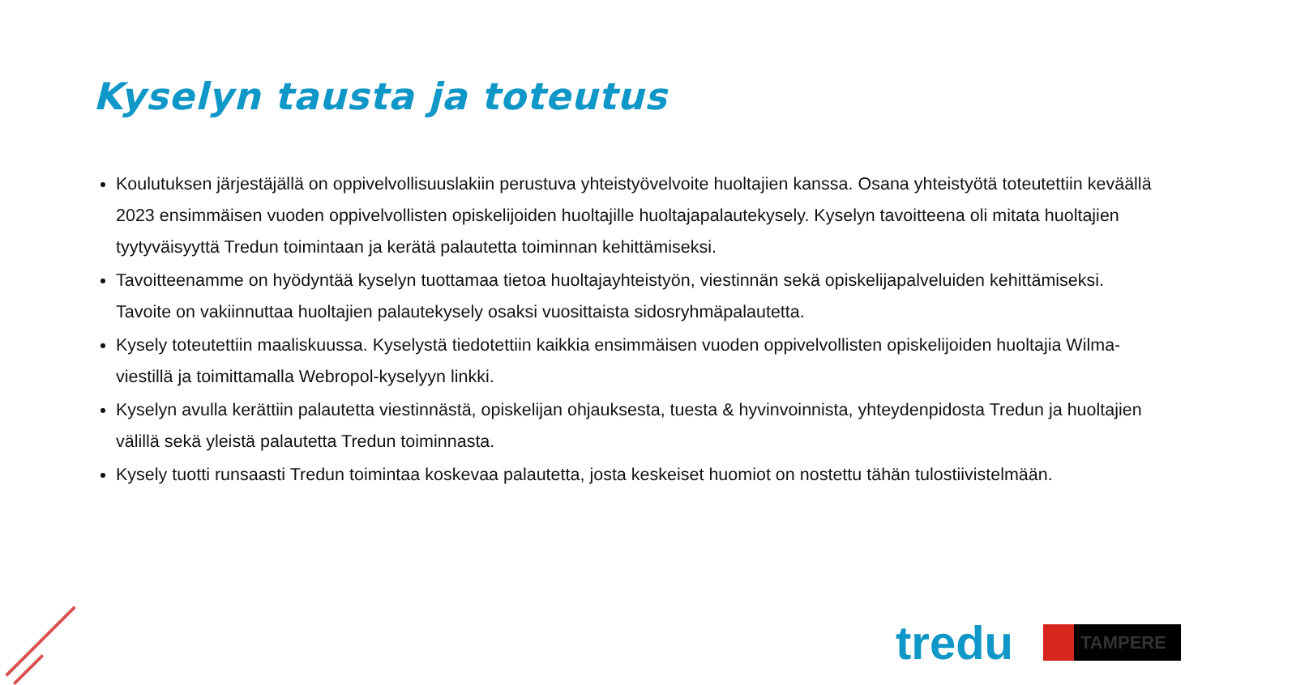Kyselyn tausta ja toteutus
Koulutuksen järjestäjällä on oppivelvollisuuslakiin perustuva yhteistyövelvoite huoltajien kanssa. Osana yhteistyötä toteutettiin keväällä 2023 ensimmäisen vuoden oppivelvollisten opiskelijoiden huoltajille huoltajapalautekysely. Kyselyn tavoitteena oli mitata huoltajien tyytyväisyyttä Tredun toimintaan ja kerätä palautetta toiminnan kehittämiseksi.
Tavoitteenamme on hyödyntää kyselyn tuottamaa tietoa huoltajayhteistyön, viestinnän sekä opiskelijapalveluiden kehittämiseksi. Tavoite on vakiinnuttaa huoltajien palautekysely osaksi vuosittaista sidosryhmäpalautetta.
Kysely toteutettiin maaliskuussa. Kyselystä tiedotettiin kaikkia ensimmäisen vuoden oppivelvollisten opiskelijoiden huoltajia Wilma-viestillä ja toimittamalla Webropol-kyselyyn linkki.
Kyselyn avulla kerättiin palautetta viestinnästä, opiskelijan ohjauksesta, tuesta & hyvinvoinnista, yhteydenpidosta Tredun ja huoltajien välillä sekä yleistä palautetta Tredun toiminnasta.
Kysely tuotti runsaasti Tredun toimintaa koskevaa palautetta, josta keskeiset huomiot on nostettu tähän tulostiivistelmään.
tredu TAMPERE